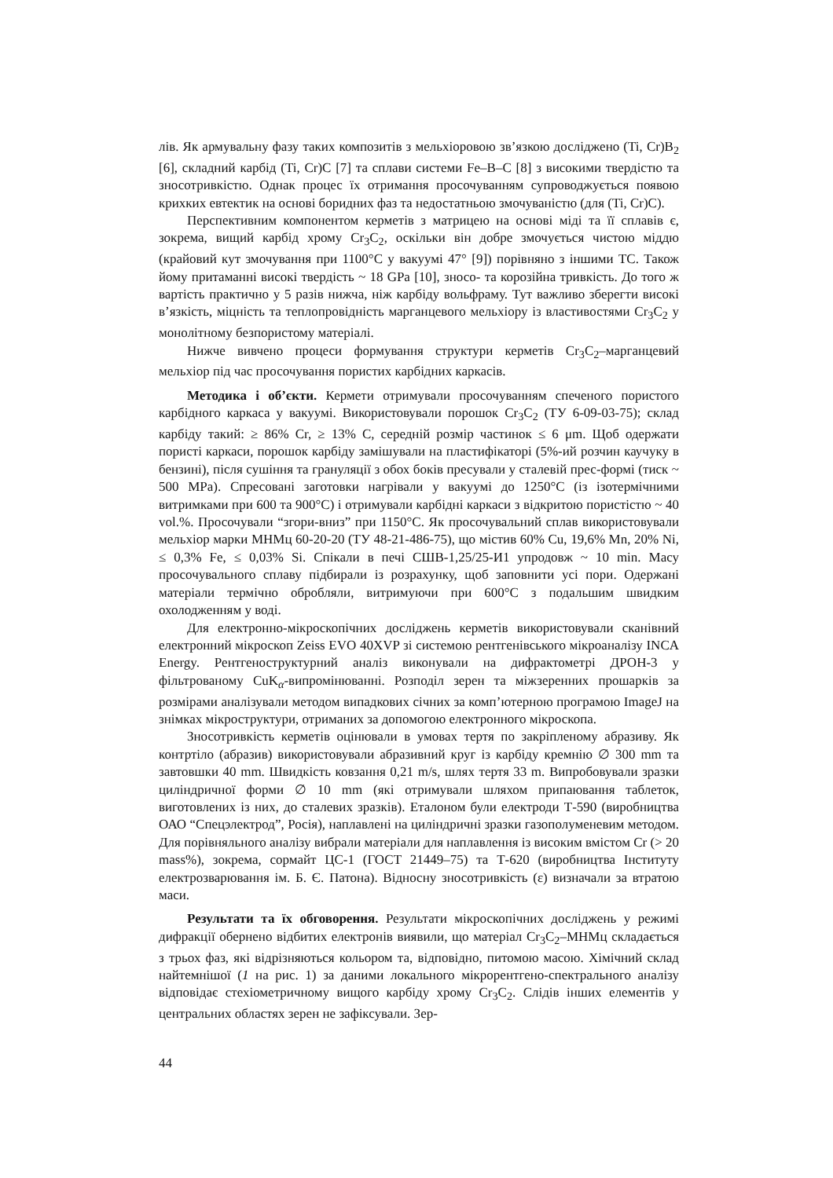лів. Як армувальну фазу таких композитів з мельхіоровою зв’язкою досліджено (Ti, Cr)B<sub>2</sub> [6], складний карбід (Ti, Cr)C [7] та сплави системи Fe–B–C [8] з високими твердістю та зносотривкістю. Однак процес їх отримання просочуванням супроводжується появою крихких евтектик на основі боридних фаз та недостатньою змочуваністю (для (Ti, Cr)C).
Перспективним компонентом керметів з матрицею на основі міді та її сплавів є, зокрема, вищий карбід хрому Cr<sub>3</sub>C<sub>2</sub>, оскільки він добре змочується чистою міддю (крайовий кут змочування при 1100°C у вакуумі 47° [9]) порівняно з іншими TC. Також йому притаманні високі твердість ~ 18 GPa [10], зносо- та корозійна тривкість. До того ж вартість практично у 5 разів нижча, ніж карбіду вольфраму. Тут важливо зберегти високі в’язкість, міцність та теплопровідність марганцевого мельхіору із властивостями Cr<sub>3</sub>C<sub>2</sub> у монолітному безпористому матеріалі.
Нижче вивчено процеси формування структури керметів Cr<sub>3</sub>C<sub>2</sub>–марганцевий мельхіор під час просочування пористих карбідних каркасів.
Методика і об’єкти. Кермети отримували просочуванням спеченого пористого карбідного каркаса у вакуумі. Використовували порошок Cr<sub>3</sub>C<sub>2</sub> (ТУ 6-09-03-75); склад карбіду такий: ≥ 86% Cr, ≥ 13% C, середній розмір частинок ≤ 6 μm. Щоб одержати пористі каркаси, порошок карбіду замішували на пластифікаторі (5%-ий розчин каучуку в бензині), після сушіння та грануляції з обох боків пресували у сталевій прес-формі (тиск ~ 500 MPa). Спресовані заготовки нагрівали у вакуумі до 1250°C (із ізотермічними витримками при 600 та 900°C) і отримували карбідні каркаси з відкритою пористістю ~ 40 vol.%. Просочували “згори-вниз” при 1150°C. Як просочувальний сплав використовували мельхіор марки МНМц 60-20-20 (ТУ 48-21-486-75), що містив 60% Cu, 19,6% Mn, 20% Ni, ≤ 0,3% Fe, ≤ 0,03% Si. Спікали в печі СШВ-1,25/25-И1 упродовж ~ 10 min. Масу просочувального сплаву підбирали із розрахунку, щоб заповнити усі пори. Одержані матеріали термічно обробляли, витримуючи при 600°C з подальшим швидким охолодженням у воді.
Для електронно-мікроскопічних досліджень керметів використовували сканівний електронний мікроскоп Zeiss EVO 40XVP зі системою рентгенівського мікроаналізу INCA Energy. Рентгеноструктурний аналіз виконували на дифрактометрі ДРОН-3 у фільтрованому CuK<sub>α</sub>-випромінюванні. Розподіл зерен та міжзеренних прошарків за розмірами аналізували методом випадкових січних за комп’ютерною програмою ImageJ на знімках мікроструктури, отриманих за допомогою електронного мікроскопа.
Зносотривкість керметів оцінювали в умовах тертя по закріпленому абразиву. Як контртіло (абразив) використовували абразивний круг із карбіду кремнію ∅ 300 mm та завтовшки 40 mm. Швидкість ковзання 0,21 m/s, шлях тертя 33 m. Випробовували зразки циліндричної форми ∅ 10 mm (які отримували шляхом припаювання таблеток, виготовлених із них, до сталевих зразків). Еталоном були електроди Т-590 (виробництва ОАО “Спецэлектрод”, Росія), наплавлені на циліндричні зразки газополуменевим методом. Для порівняльного аналізу вибрали матеріали для наплавлення із високим вмістом Cr (> 20 mass%), зокрема, сормайт ЦС-1 (ГОСТ 21449–75) та Т-620 (виробництва Інституту електрозварювання ім. Б. Є. Патона). Відносну зносотривкість (ε) визначали за втратою маси.
Результати та їх обговорення. Результати мікроскопічних досліджень у режимі дифракції обернено відбитих електронів виявили, що матеріал Cr<sub>3</sub>C<sub>2</sub>–МНМц складається з трьох фаз, які відрізняються кольором та, відповідно, питомою масою. Хімічний склад найтемнішої (1 на рис. 1) за даними локального мікрорентгено-спектрального аналізу відповідає стехіометричному вищого карбіду хрому Cr<sub>3</sub>C<sub>2</sub>. Слідів інших елементів у центральних областях зерен не зафіксували. Зер-
44